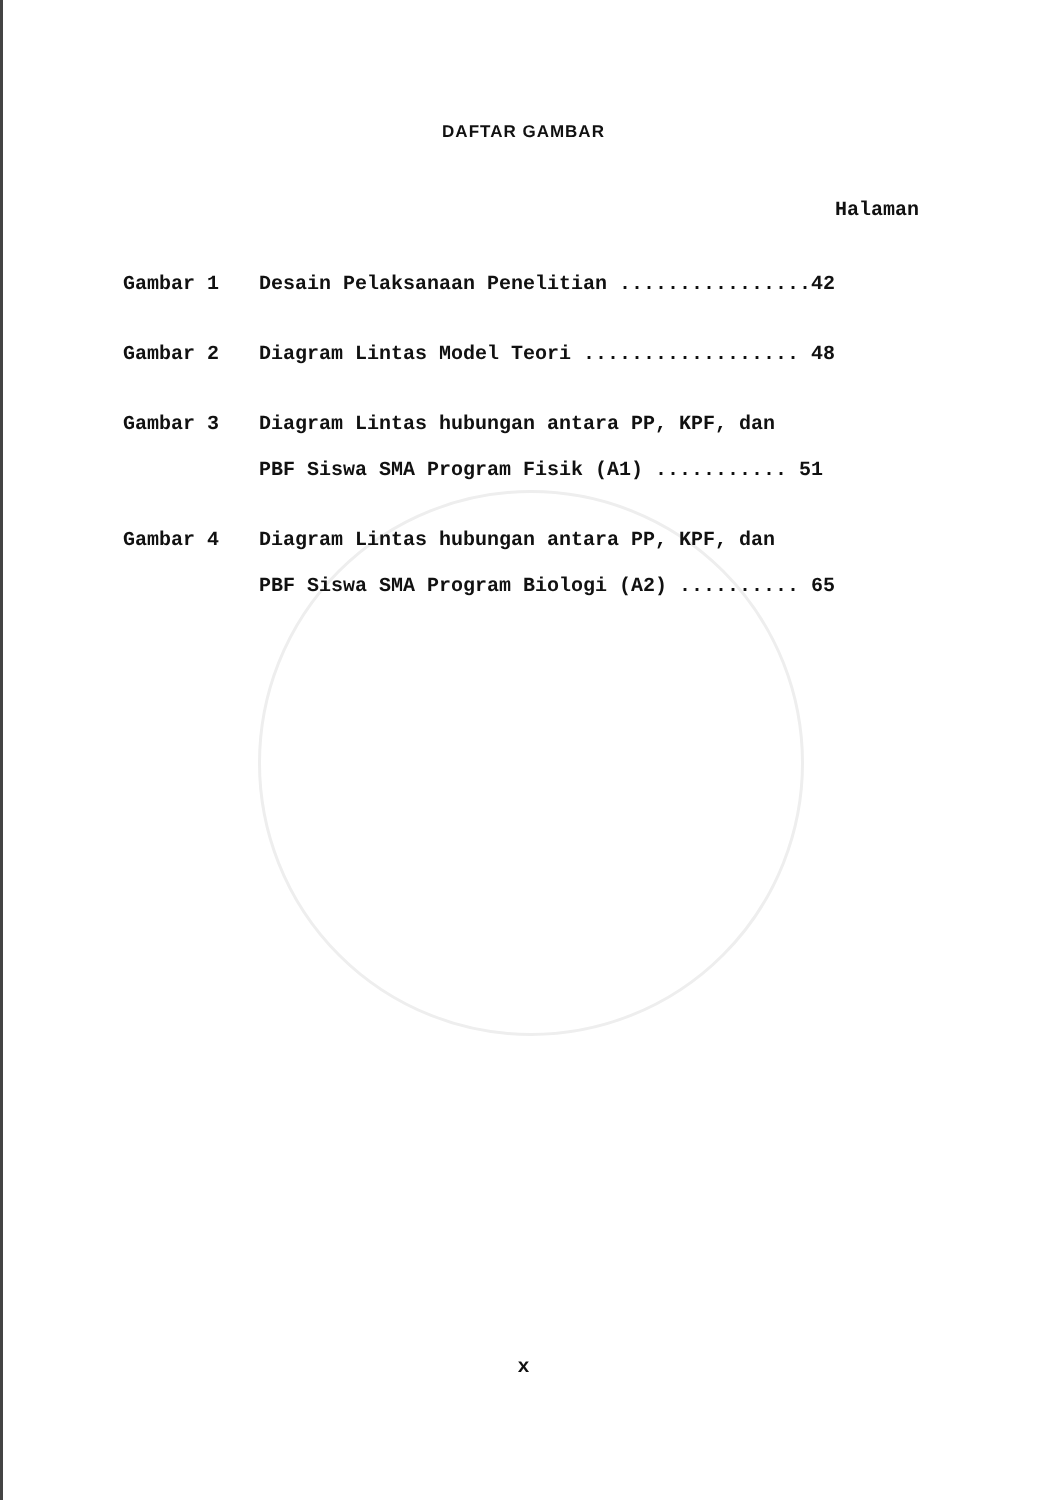DAFTAR GAMBAR
Halaman
| Gambar 1 | Desain Pelaksanaan Penelitian ................42 |
| Gambar 2 | Diagram Lintas Model Teori .................. 48 |
| Gambar 3 | Diagram Lintas hubungan antara PP, KPF, dan PBF Siswa SMA Program Fisik (A1) ........... 51 |
| Gambar 4 | Diagram Lintas hubungan antara PP, KPF, dan PBF Siswa SMA Program Biologi (A2) .......... 65 |
x